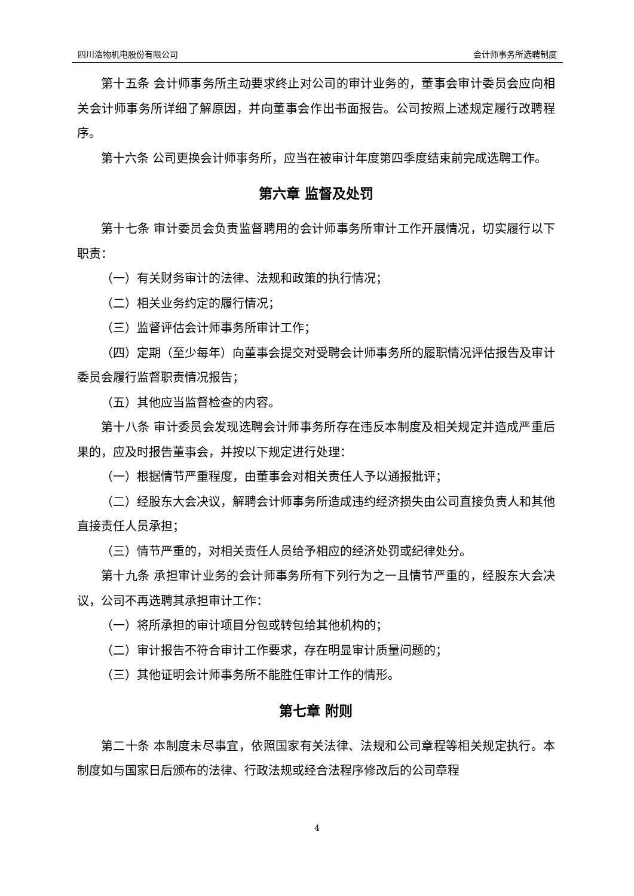四川浩物机电股份有限公司 会计师事务所选聘制度
第十五条 会计师事务所主动要求终止对公司的审计业务的，董事会审计委员会应向相关会计师事务所详细了解原因，并向董事会作出书面报告。公司按照上述规定履行改聘程序。
第十六条 公司更换会计师事务所，应当在被审计年度第四季度结束前完成选聘工作。
第六章 监督及处罚
第十七条 审计委员会负责监督聘用的会计师事务所审计工作开展情况，切实履行以下职责：
（一）有关财务审计的法律、法规和政策的执行情况；
（二）相关业务约定的履行情况；
（三）监督评估会计师事务所审计工作；
（四）定期（至少每年）向董事会提交对受聘会计师事务所的履职情况评估报告及审计委员会履行监督职责情况报告；
（五）其他应当监督检查的内容。
第十八条 审计委员会发现选聘会计师事务所存在违反本制度及相关规定并造成严重后果的，应及时报告董事会，并按以下规定进行处理：
（一）根据情节严重程度，由董事会对相关责任人予以通报批评；
（二）经股东大会决议，解聘会计师事务所造成违约经济损失由公司直接负责人和其他直接责任人员承担；
（三）情节严重的，对相关责任人员给予相应的经济处罚或纪律处分。
第十九条 承担审计业务的会计师事务所有下列行为之一且情节严重的，经股东大会决议，公司不再选聘其承担审计工作：
（一）将所承担的审计项目分包或转包给其他机构的；
（二）审计报告不符合审计工作要求，存在明显审计质量问题的；
（三）其他证明会计师事务所不能胜任审计工作的情形。
第七章 附则
第二十条 本制度未尽事宜，依照国家有关法律、法规和公司章程等相关规定执行。本制度如与国家日后颁布的法律、行政法规或经合法程序修改后的公司章程
4